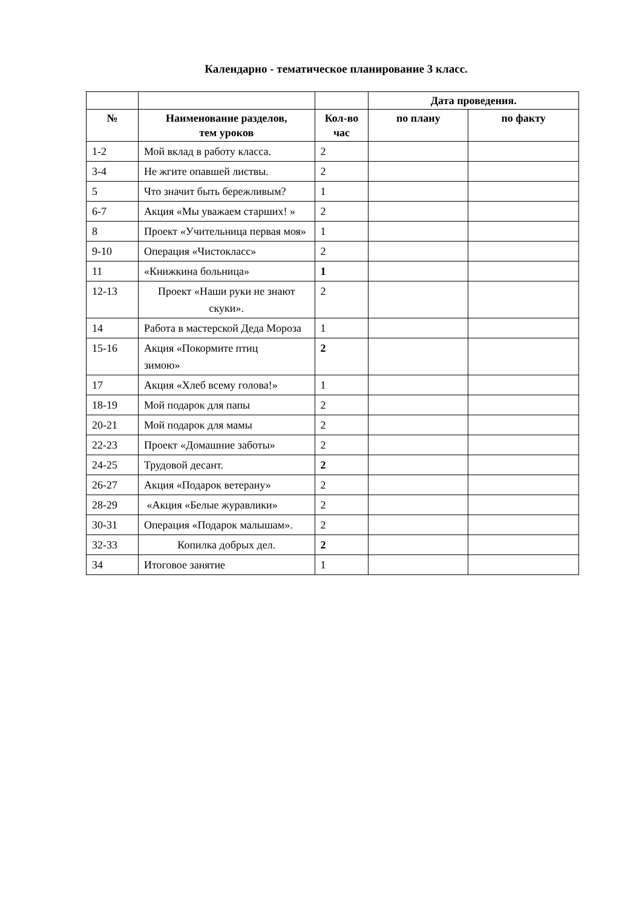Календарно - тематическое планирование 3 класс.
| | | | Дата проведения. | |
| --- | --- | --- | --- | --- |
| № | Наименование разделов, тем уроков | Кол-во час | по плану | по факту |
| 1-2 | Мой вклад в работу класса. | 2 | | |
| 3-4 | Не жгите опавшей листвы. | 2 | | |
| 5 | Что значит быть бережливым? | 1 | | |
| 6-7 | Акция «Мы уважаем старших! » | 2 | | |
| 8 | Проект «Учительница первая моя» | 1 | | |
| 9-10 | Операция «Чистокласс» | 2 | | |
| 11 | «Книжкина больница» | 1 | | |
| 12-13 | Проект «Наши руки не знают скуки». | 2 | | |
| 14 | Работа в мастерской Деда Мороза | 1 | | |
| 15-16 | Акция «Покормите птиц зимою» | 2 | | |
| 17 | Акция «Хлеб всему голова!» | 1 | | |
| 18-19 | Мой подарок для папы | 2 | | |
| 20-21 | Мой подарок для мамы | 2 | | |
| 22-23 | Проект «Домашние заботы» | 2 | | |
| 24-25 | Трудовой десант. | 2 | | |
| 26-27 | Акция «Подарок ветерану» | 2 | | |
| 28-29 | «Акция «Белые журавлики» | 2 | | |
| 30-31 | Операция «Подарок малышам». | 2 | | |
| 32-33 | Копилка добрых дел. | 2 | | |
| 34 | Итоговое занятие | 1 | | |